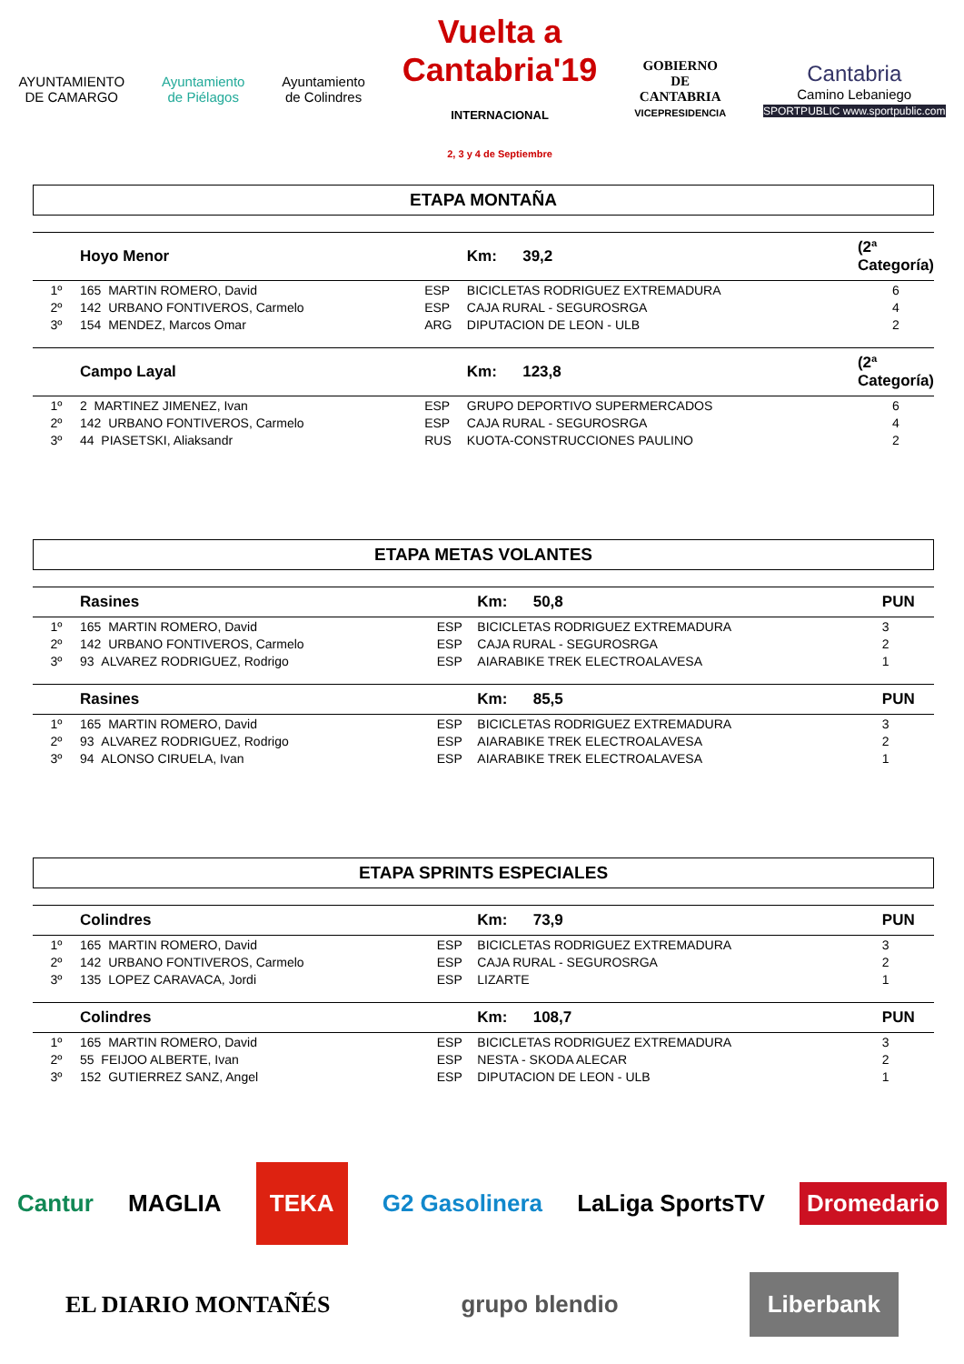AYUNTAMIENTO
DE CAMARGO
Ayuntamiento
de Piélagos
Ayuntamiento
de Colindres
Vuelta a
Cantabria'19
INTERNACIONAL
2, 3 y 4 de Septiembre
GOBIERNO
DE
CANTABRIA
VICEPRESIDENCIA
Cantabria
Camino Lebaniego
SPORTPUBLIC www.sportpublic.com
ETAPA MONTAÑA
| | Hoyo Menor | | Km: 39,2 | (2ª Categoría) |
| --- | --- | --- | --- | --- |
| 1º | 165 MARTIN ROMERO, David | ESP | BICICLETAS RODRIGUEZ EXTREMADURA | 6 |
| 2º | 142 URBANO FONTIVEROS, Carmelo | ESP | CAJA RURAL - SEGUROSRGA | 4 |
| 3º | 154 MENDEZ, Marcos Omar | ARG | DIPUTACION DE LEON - ULB | 2 |
| | Campo Layal | | Km: 123,8 | (2ª Categoría) |
| 1º | 2 MARTINEZ JIMENEZ, Ivan | ESP | GRUPO DEPORTIVO SUPERMERCADOS | 6 |
| 2º | 142 URBANO FONTIVEROS, Carmelo | ESP | CAJA RURAL - SEGUROSRGA | 4 |
| 3º | 44 PIASETSKI, Aliaksandr | RUS | KUOTA-CONSTRUCCIONES PAULINO | 2 |
ETAPA METAS VOLANTES
| | Rasines | | Km: 50,8 | PUN |
| --- | --- | --- | --- | --- |
| 1º | 165 MARTIN ROMERO, David | ESP | BICICLETAS RODRIGUEZ EXTREMADURA | 3 |
| 2º | 142 URBANO FONTIVEROS, Carmelo | ESP | CAJA RURAL - SEGUROSRGA | 2 |
| 3º | 93 ALVAREZ RODRIGUEZ, Rodrigo | ESP | AIARABIKE TREK ELECTROALAVESA | 1 |
| | Rasines | | Km: 85,5 | PUN |
| 1º | 165 MARTIN ROMERO, David | ESP | BICICLETAS RODRIGUEZ EXTREMADURA | 3 |
| 2º | 93 ALVAREZ RODRIGUEZ, Rodrigo | ESP | AIARABIKE TREK ELECTROALAVESA | 2 |
| 3º | 94 ALONSO CIRUELA, Ivan | ESP | AIARABIKE TREK ELECTROALAVESA | 1 |
ETAPA SPRINTS ESPECIALES
| | Colindres | | Km: 73,9 | PUN |
| --- | --- | --- | --- | --- |
| 1º | 165 MARTIN ROMERO, David | ESP | BICICLETAS RODRIGUEZ EXTREMADURA | 3 |
| 2º | 142 URBANO FONTIVEROS, Carmelo | ESP | CAJA RURAL - SEGUROSRGA | 2 |
| 3º | 135 LOPEZ CARAVACA, Jordi | ESP | LIZARTE | 1 |
| | Colindres | | Km: 108,7 | PUN |
| 1º | 165 MARTIN ROMERO, David | ESP | BICICLETAS RODRIGUEZ EXTREMADURA | 3 |
| 2º | 55 FEIJOO ALBERTE, Ivan | ESP | NESTA - SKODA ALECAR | 2 |
| 3º | 152 GUTIERREZ SANZ, Angel | ESP | DIPUTACION DE LEON - ULB | 1 |
Cantur
MAGLIA
TEKA
G2 Gasolinera
LaLiga SportsTV
Dromedario
EL DIARIO MONTAÑÉS
grupo blendio
Liberbank